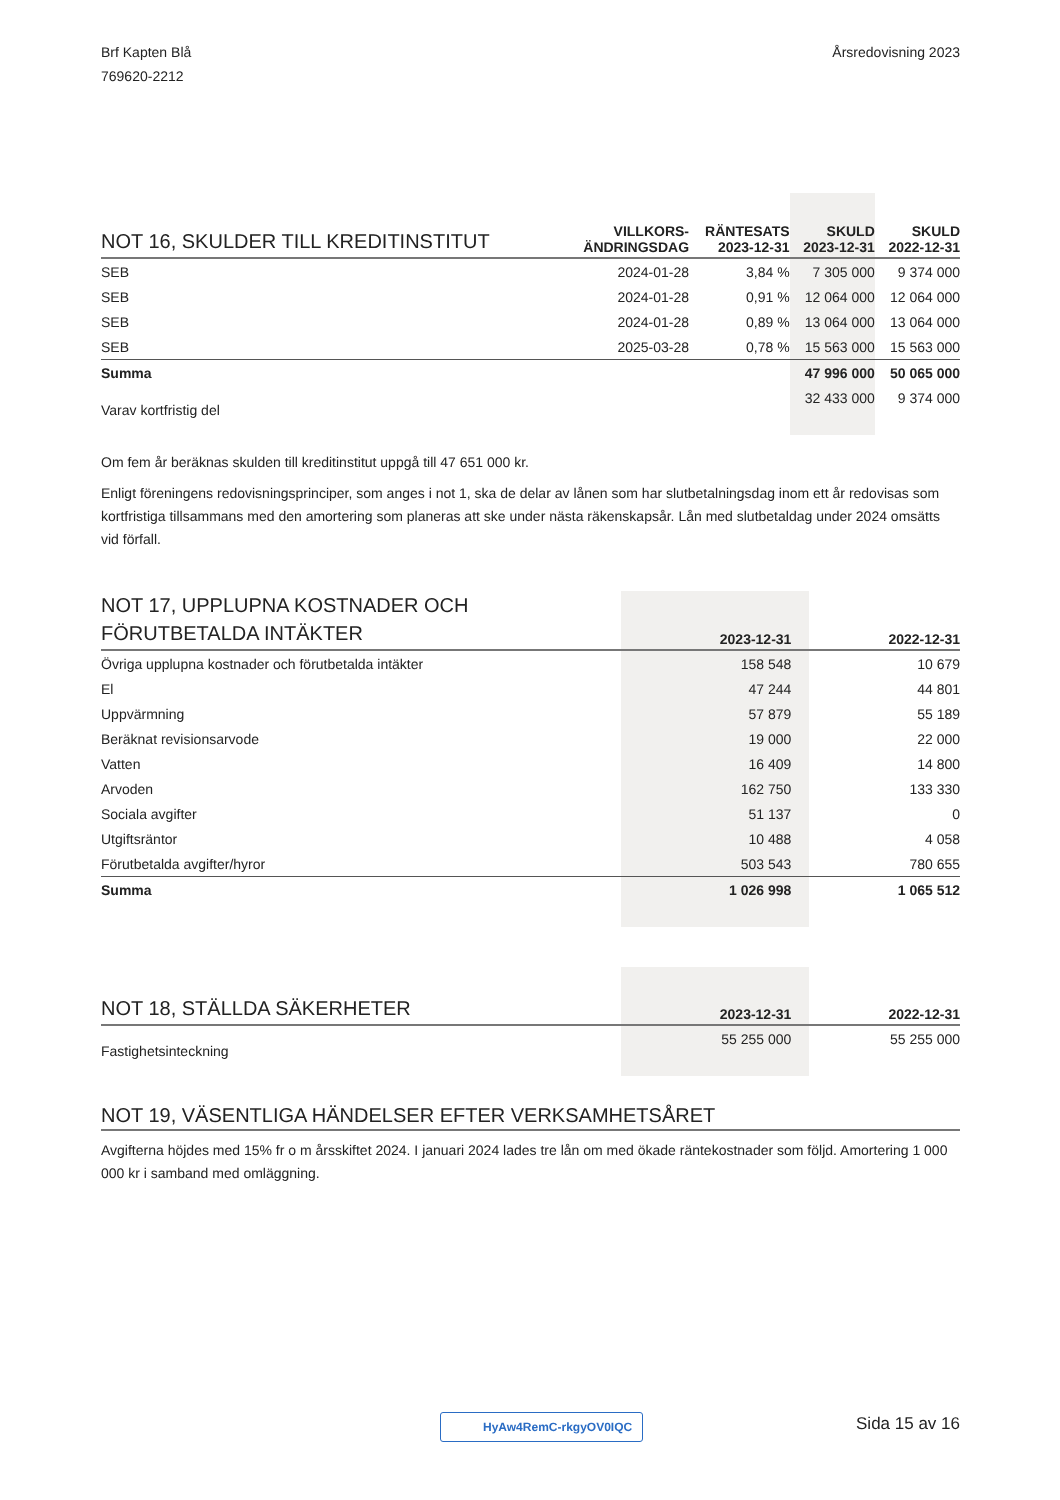Brf Kapten Blå
769620-2212
Årsredovisning 2023
| NOT 16, SKULDER TILL KREDITINSTITUT | VILLKORS- ÄNDRINGSDAG | RÄNTESATS 2023-12-31 | SKULD 2023-12-31 | SKULD 2022-12-31 |
| --- | --- | --- | --- | --- |
| SEB | 2024-01-28 | 3,84 % | 7 305 000 | 9 374 000 |
| SEB | 2024-01-28 | 0,91 % | 12 064 000 | 12 064 000 |
| SEB | 2024-01-28 | 0,89 % | 13 064 000 | 13 064 000 |
| SEB | 2025-03-28 | 0,78 % | 15 563 000 | 15 563 000 |
| Summa | | | 47 996 000 | 50 065 000 |
| Varav kortfristig del | | | 32 433 000 | 9 374 000 |
Om fem år beräknas skulden till kreditinstitut uppgå till 47 651 000 kr.
Enligt föreningens redovisningsprinciper, som anges i not 1, ska de delar av lånen som har slutbetalningsdag inom ett år redovisas som kortfristiga tillsammans med den amortering som planeras att ske under nästa räkenskapsår. Lån med slutbetaldag under 2024 omsätts vid förfall.
| NOT 17, UPPLUPNA KOSTNADER OCH FÖRUTBETALDA INTÄKTER | 2023-12-31 | 2022-12-31 |
| --- | --- | --- |
| Övriga upplupna kostnader och förutbetalda intäkter | 158 548 | 10 679 |
| El | 47 244 | 44 801 |
| Uppvärmning | 57 879 | 55 189 |
| Beräknat revisionsarvode | 19 000 | 22 000 |
| Vatten | 16 409 | 14 800 |
| Arvoden | 162 750 | 133 330 |
| Sociala avgifter | 51 137 | 0 |
| Utgiftsräntor | 10 488 | 4 058 |
| Förutbetalda avgifter/hyror | 503 543 | 780 655 |
| Summa | 1 026 998 | 1 065 512 |
| NOT 18, STÄLLDA SÄKERHETER | 2023-12-31 | 2022-12-31 |
| --- | --- | --- |
| Fastighetsinteckning | 55 255 000 | 55 255 000 |
NOT 19, VÄSENTLIGA HÄNDELSER EFTER VERKSAMHETSÅRET
Avgifterna höjdes med 15% fr o m årsskiftet 2024. I januari 2024 lades tre lån om med ökade räntekostnader som följd. Amortering 1 000 000 kr i samband med omläggning.
HyAw4RemC-rkgyOV0IQC Sida 15 av 16